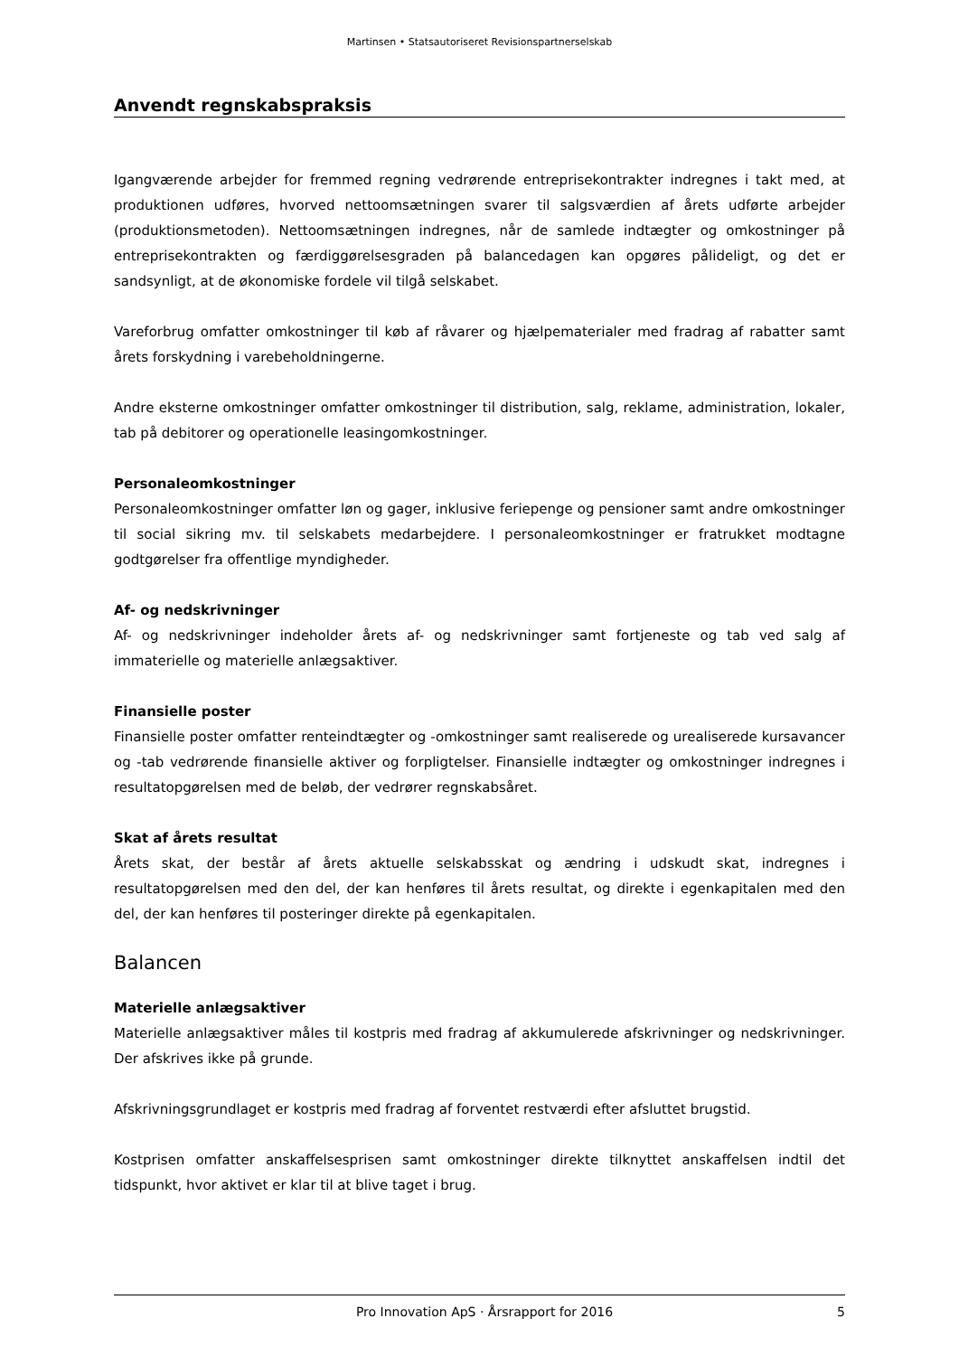Martinsen • Statsautoriseret Revisionspartnerselskab
Anvendt regnskabspraksis
Igangværende arbejder for fremmed regning vedrørende entreprisekontrakter indregnes i takt med, at produktionen udføres, hvorved nettoomsætningen svarer til salgsværdien af årets udførte arbejder (produktionsmetoden). Nettoomsætningen indregnes, når de samlede indtægter og omkostninger på entreprisekontrakten og færdiggørelsesgraden på balancedagen kan opgøres pålideligt, og det er sandsynligt, at de økonomiske fordele vil tilgå selskabet.
Vareforbrug omfatter omkostninger til køb af råvarer og hjælpematerialer med fradrag af rabatter samt årets forskydning i varebeholdningerne.
Andre eksterne omkostninger omfatter omkostninger til distribution, salg, reklame, administration, lokaler, tab på debitorer og operationelle leasingomkostninger.
Personaleomkostninger
Personaleomkostninger omfatter løn og gager, inklusive feriepenge og pensioner samt andre omkostninger til social sikring mv. til selskabets medarbejdere. I personaleomkostninger er fratrukket modtagne godtgørelser fra offentlige myndigheder.
Af- og nedskrivninger
Af- og nedskrivninger indeholder årets af- og nedskrivninger samt fortjeneste og tab ved salg af immaterielle og materielle anlægsaktiver.
Finansielle poster
Finansielle poster omfatter renteindtægter og -omkostninger samt realiserede og urealiserede kursavancer og -tab vedrørende finansielle aktiver og forpligtelser. Finansielle indtægter og omkostninger indregnes i resultatopgørelsen med de beløb, der vedrører regnskabsåret.
Skat af årets resultat
Årets skat, der består af årets aktuelle selskabsskat og ændring i udskudt skat, indregnes i resultatopgørelsen med den del, der kan henføres til årets resultat, og direkte i egenkapitalen med den del, der kan henføres til posteringer direkte på egenkapitalen.
Balancen
Materielle anlægsaktiver
Materielle anlægsaktiver måles til kostpris med fradrag af akkumulerede afskrivninger og nedskrivninger. Der afskrives ikke på grunde.
Afskrivningsgrundlaget er kostpris med fradrag af forventet restværdi efter afsluttet brugstid.
Kostprisen omfatter anskaffelsesprisen samt omkostninger direkte tilknyttet anskaffelsen indtil det tidspunkt, hvor aktivet er klar til at blive taget i brug.
Pro Innovation ApS · Årsrapport for 2016 5